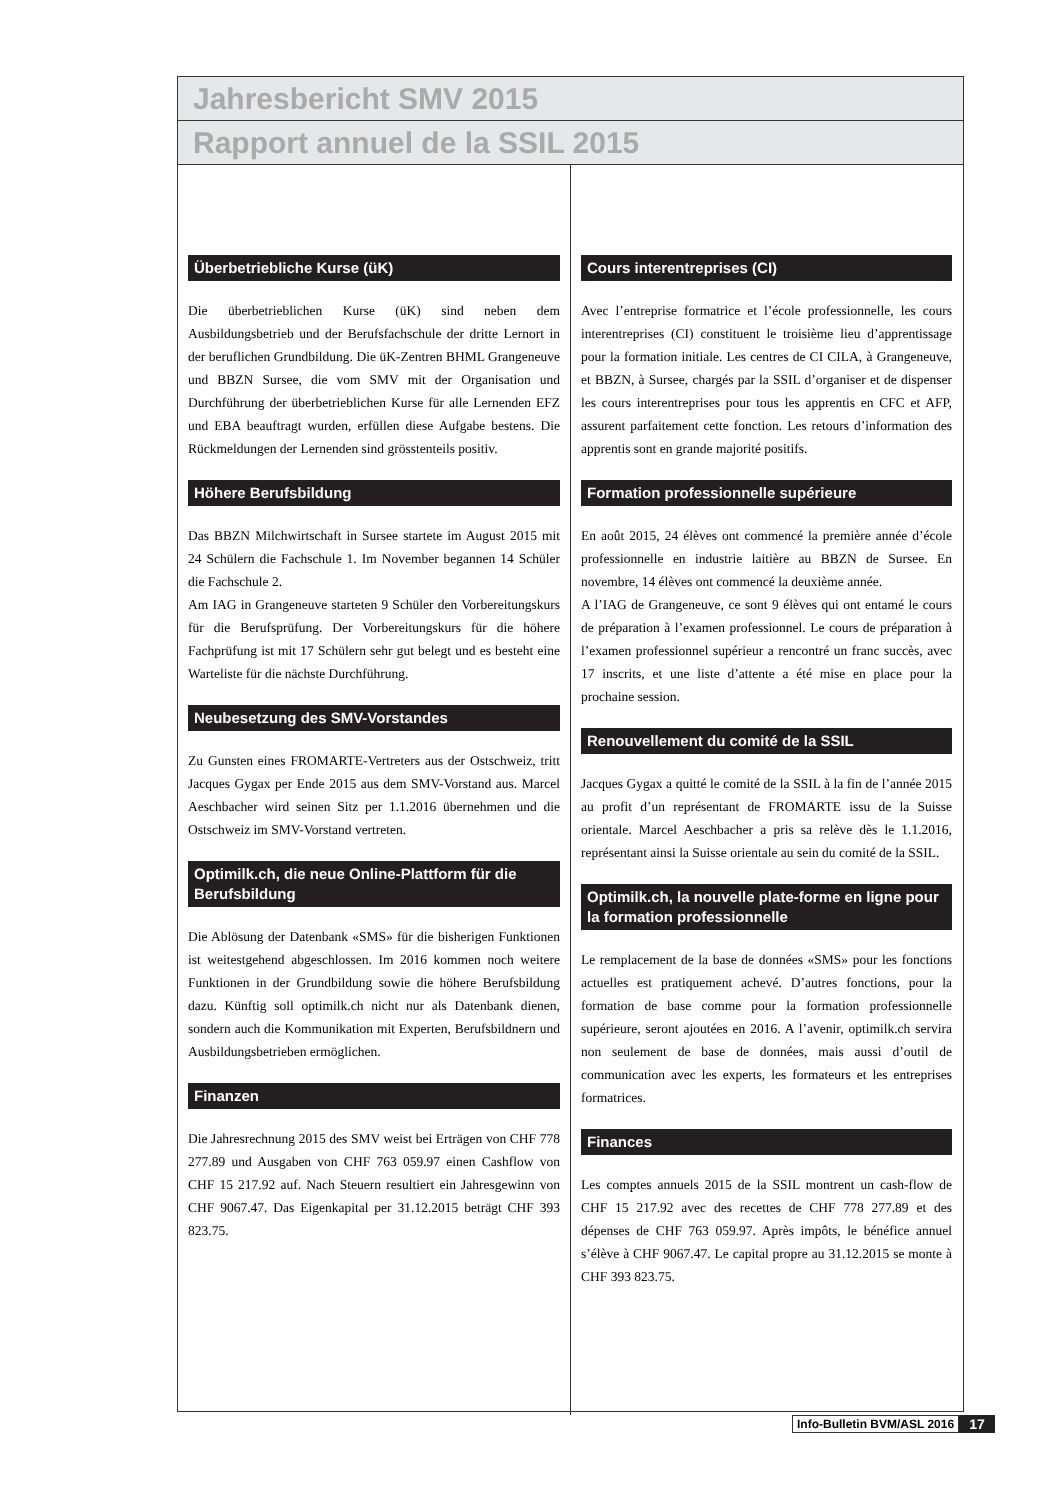Jahresbericht SMV 2015
Rapport annuel de la SSIL 2015
Überbetriebliche Kurse (üK)
Die überbetrieblichen Kurse (üK) sind neben dem Ausbildungsbetrieb und der Berufsfachschule der dritte Lernort in der beruflichen Grundbildung. Die üK-Zentren BHML Grangeneuve und BBZN Sursee, die vom SMV mit der Organisation und Durchführung der überbetrieblichen Kurse für alle Lernenden EFZ und EBA beauftragt wurden, erfüllen diese Aufgabe bestens. Die Rückmeldungen der Lernenden sind grösstenteils positiv.
Höhere Berufsbildung
Das BBZN Milchwirtschaft in Sursee startete im August 2015 mit 24 Schülern die Fachschule 1. Im November begannen 14 Schüler die Fachschule 2.
Am IAG in Grangeneuve starteten 9 Schüler den Vorbereitungskurs für die Berufsprüfung. Der Vorbereitungskurs für die höhere Fachprüfung ist mit 17 Schülern sehr gut belegt und es besteht eine Warteliste für die nächste Durchführung.
Neubesetzung des SMV-Vorstandes
Zu Gunsten eines FROMARTE-Vertreters aus der Ostschweiz, tritt Jacques Gygax per Ende 2015 aus dem SMV-Vorstand aus. Marcel Aeschbacher wird seinen Sitz per 1.1.2016 übernehmen und die Ostschweiz im SMV-Vorstand vertreten.
Optimilk.ch, die neue Online-Plattform für die Berufsbildung
Die Ablösung der Datenbank «SMS» für die bisherigen Funktionen ist weitestgehend abgeschlossen. Im 2016 kommen noch weitere Funktionen in der Grundbildung sowie die höhere Berufsbildung dazu. Künftig soll optimilk.ch nicht nur als Datenbank dienen, sondern auch die Kommunikation mit Experten, Berufsbildnern und Ausbildungsbetrieben ermöglichen.
Finanzen
Die Jahresrechnung 2015 des SMV weist bei Erträgen von CHF 778 277.89 und Ausgaben von CHF 763 059.97 einen Cashflow von CHF 15 217.92 auf. Nach Steuern resultiert ein Jahresgewinn von CHF 9067.47. Das Eigenkapital per 31.12.2015 beträgt CHF 393 823.75.
Cours interentreprises (CI)
Avec l’entreprise formatrice et l’école professionnelle, les cours interentreprises (CI) constituent le troisième lieu d’apprentissage pour la formation initiale. Les centres de CI CILA, à Grangeneuve, et BBZN, à Sursee, chargés par la SSIL d’organiser et de dispenser les cours interentreprises pour tous les apprentis en CFC et AFP, assurent parfaitement cette fonction. Les retours d’information des apprentis sont en grande majorité positifs.
Formation professionnelle supérieure
En août 2015, 24 élèves ont commencé la première année d’école professionnelle en industrie laitière au BBZN de Sursee. En novembre, 14 élèves ont commencé la deuxième année.
A l’IAG de Grangeneuve, ce sont 9 élèves qui ont entamé le cours de préparation à l’examen professionnel. Le cours de préparation à l’examen professionnel supérieur a rencontré un franc succès, avec 17 inscrits, et une liste d’attente a été mise en place pour la prochaine session.
Renouvellement du comité de la SSIL
Jacques Gygax a quitté le comité de la SSIL à la fin de l’année 2015 au profit d’un représentant de FROMARTE issu de la Suisse orientale. Marcel Aeschbacher a pris sa relève dès le 1.1.2016, représentant ainsi la Suisse orientale au sein du comité de la SSIL.
Optimilk.ch, la nouvelle plate-forme en ligne pour la formation professionnelle
Le remplacement de la base de données «SMS» pour les fonctions actuelles est pratiquement achevé. D’autres fonctions, pour la formation de base comme pour la formation professionnelle supérieure, seront ajoutées en 2016. A l’avenir, optimilk.ch servira non seulement de base de données, mais aussi d’outil de communication avec les experts, les formateurs et les entreprises formatrices.
Finances
Les comptes annuels 2015 de la SSIL montrent un cash-flow de CHF 15 217.92 avec des recettes de CHF 778 277.89 et des dépenses de CHF 763 059.97. Après impôts, le bénéfice annuel s’élève à CHF 9067.47. Le capital propre au 31.12.2015 se monte à CHF 393 823.75.
Info-Bulletin BVM/ASL 2016 17